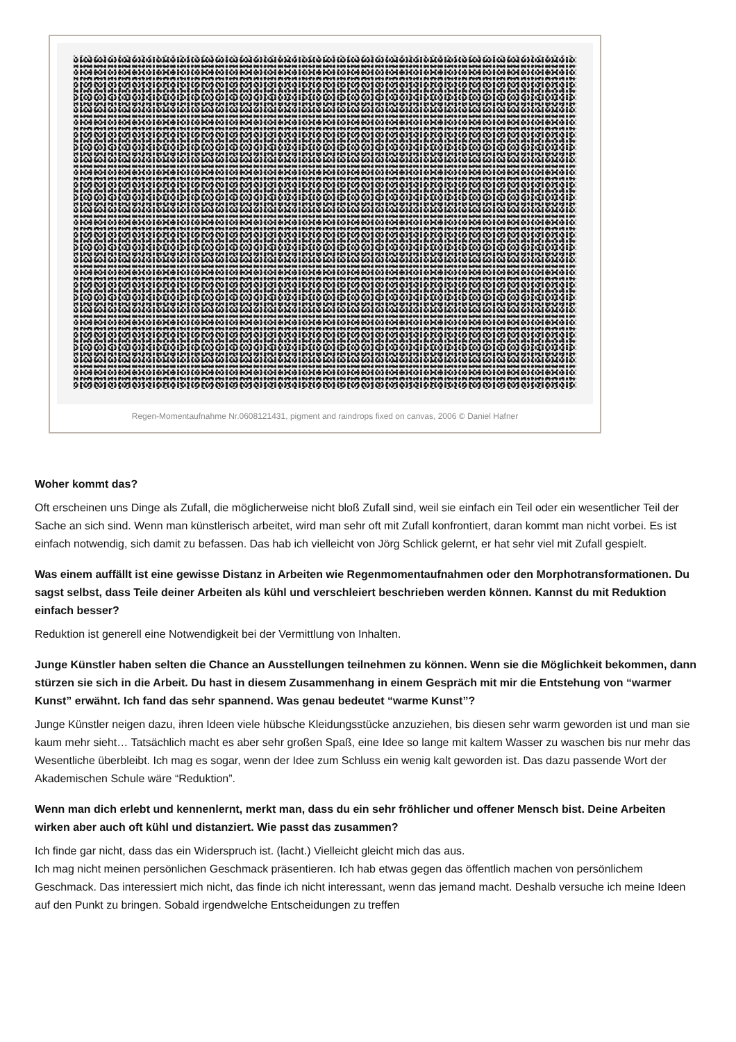Regen-Momentaufnahme Nr.0608121431, pigment and raindrops fixed on canvas, 2006 © Daniel Hafner
Woher kommt das?
Oft erscheinen uns Dinge als Zufall, die möglicherweise nicht bloß Zufall sind, weil sie einfach ein Teil oder ein wesentlicher Teil der Sache an sich sind. Wenn man künstlerisch arbeitet, wird man sehr oft mit Zufall konfrontiert, daran kommt man nicht vorbei. Es ist einfach notwendig, sich damit zu befassen. Das hab ich vielleicht von Jörg Schlick gelernt, er hat sehr viel mit Zufall gespielt.
Was einem auffällt ist eine gewisse Distanz in Arbeiten wie Regenmomentaufnahmen oder den Morphotransformationen. Du sagst selbst, dass Teile deiner Arbeiten als kühl und verschleiert beschrieben werden können. Kannst du mit Reduktion einfach besser?
Reduktion ist generell eine Notwendigkeit bei der Vermittlung von Inhalten.
Junge Künstler haben selten die Chance an Ausstellungen teilnehmen zu können. Wenn sie die Möglichkeit bekommen, dann stürzen sie sich in die Arbeit. Du hast in diesem Zusammenhang in einem Gespräch mit mir die Entstehung von “warmer Kunst” erwähnt. Ich fand das sehr spannend. Was genau bedeutet “warme Kunst”?
Junge Künstler neigen dazu, ihren Ideen viele hübsche Kleidungsstücke anzuziehen, bis diesen sehr warm geworden ist und man sie kaum mehr sieht… Tatsächlich macht es aber sehr großen Spaß, eine Idee so lange mit kaltem Wasser zu waschen bis nur mehr das Wesentliche überbleibt. Ich mag es sogar, wenn der Idee zum Schluss ein wenig kalt geworden ist. Das dazu passende Wort der Akademischen Schule wäre “Reduktion”.
Wenn man dich erlebt und kennenlernt, merkt man, dass du ein sehr fröhlicher und offener Mensch bist. Deine Arbeiten wirken aber auch oft kühl und distanziert. Wie passt das zusammen?
Ich finde gar nicht, dass das ein Widerspruch ist. (lacht.) Vielleicht gleicht mich das aus.
Ich mag nicht meinen persönlichen Geschmack präsentieren. Ich hab etwas gegen das öffentlich machen von persönlichem Geschmack. Das interessiert mich nicht, das finde ich nicht interessant, wenn das jemand macht. Deshalb versuche ich meine Ideen auf den Punkt zu bringen. Sobald irgendwelche Entscheidungen zu treffen